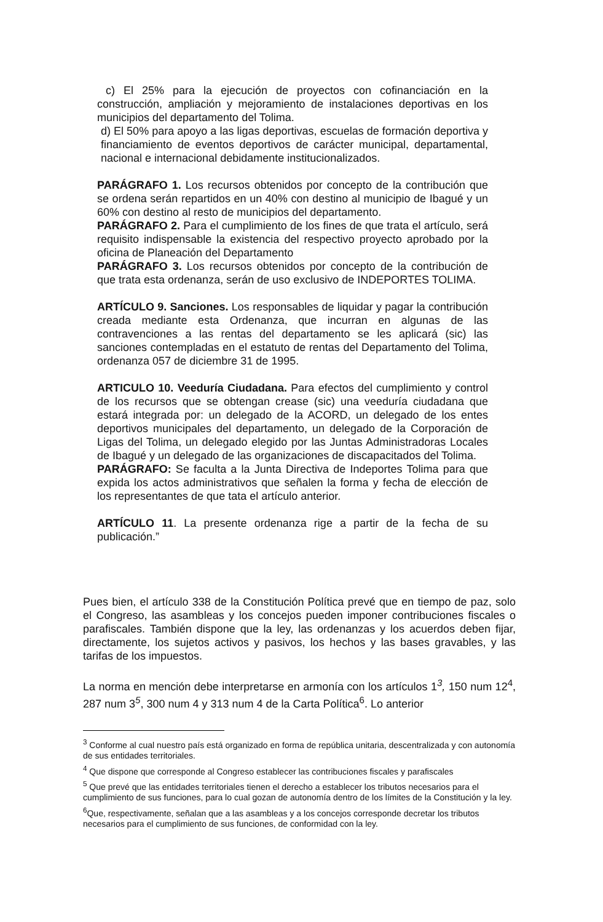c) El 25% para la ejecución de proyectos con cofinanciación en la construcción, ampliación y mejoramiento de instalaciones deportivas en los municipios del departamento del Tolima.
d) El 50% para apoyo a las ligas deportivas, escuelas de formación deportiva y financiamiento de eventos deportivos de carácter municipal, departamental, nacional e internacional debidamente institucionalizados.
PARÁGRAFO 1. Los recursos obtenidos por concepto de la contribución que se ordena serán repartidos en un 40% con destino al municipio de Ibagué y un 60% con destino al resto de municipios del departamento.
PARÁGRAFO 2. Para el cumplimiento de los fines de que trata el artículo, será requisito indispensable la existencia del respectivo proyecto aprobado por la oficina de Planeación del Departamento
PARÁGRAFO 3. Los recursos obtenidos por concepto de la contribución de que trata esta ordenanza, serán de uso exclusivo de INDEPORTES TOLIMA.
ARTÍCULO 9. Sanciones. Los responsables de liquidar y pagar la contribución creada mediante esta Ordenanza, que incurran en algunas de las contravenciones a las rentas del departamento se les aplicará (sic) las sanciones contempladas en el estatuto de rentas del Departamento del Tolima, ordenanza 057 de diciembre 31 de 1995.
ARTICULO 10. Veeduría Ciudadana. Para efectos del cumplimiento y control de los recursos que se obtengan crease (sic) una veeduría ciudadana que estará integrada por: un delegado de la ACORD, un delegado de los entes deportivos municipales del departamento, un delegado de la Corporación de Ligas del Tolima, un delegado elegido por las Juntas Administradoras Locales de Ibagué y un delegado de las organizaciones de discapacitados del Tolima.
PARÁGRAFO: Se faculta a la Junta Directiva de Indeportes Tolima para que expida los actos administrativos que señalen la forma y fecha de elección de los representantes de que tata el artículo anterior.
ARTÍCULO 11. La presente ordenanza rige a partir de la fecha de su publicación.”
Pues bien, el artículo 338 de la Constitución Política prevé que en tiempo de paz, solo el Congreso, las asambleas y los concejos pueden imponer contribuciones fiscales o parafiscales. También dispone que la ley, las ordenanzas y los acuerdos deben fijar, directamente, los sujetos activos y pasivos, los hechos y las bases gravables, y las tarifas de los impuestos.
La norma en mención debe interpretarse en armonía con los artículos 1<sup>3</sup>, 150 num 12<sup>4</sup>, 287 num 3<sup>5</sup>, 300 num 4 y 313 num 4 de la Carta Política<sup>6</sup>. Lo anterior
<sup>3</sup> Conforme al cual nuestro país está organizado en forma de república unitaria, descentralizada y con autonomía de sus entidades territoriales.
<sup>4</sup> Que dispone que corresponde al Congreso establecer las contribuciones fiscales y parafiscales
<sup>5</sup> Que prevé que las entidades territoriales tienen el derecho a establecer los tributos necesarios para el cumplimiento de sus funciones, para lo cual gozan de autonomía dentro de los límites de la Constitución y la ley.
<sup>6</sup> Que, respectivamente, señalan que a las asambleas y a los concejos corresponde decretar los tributos necesarios para el cumplimiento de sus funciones, de conformidad con la ley.